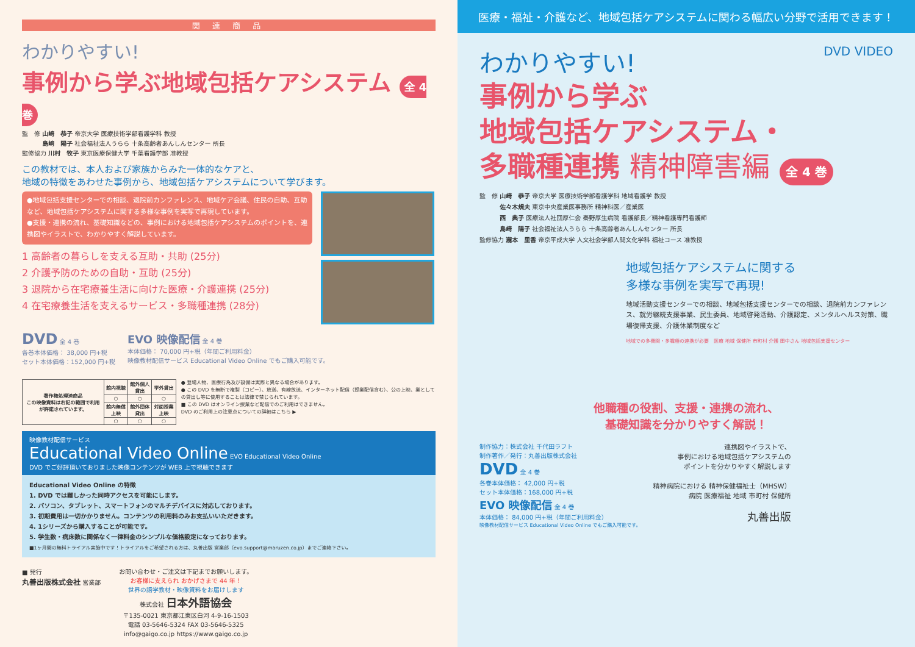関 連 商 品
わかりやすい!
事例から学ぶ地域包括ケアシステム 全 4 巻
監　修 山﨑　恭子 帝京大学 医療技術学部看護学科 教授
　　　 島﨑　陽子 社会福祉法人うらら 十条高齢者あんしんセンター 所長
監修協力 川村　牧子 東京医療保健大学 千葉看護学部 准教授
この教材では、本人および家族からみた一体的なケアと、
地域の特徴をあわせた事例から、地域包括ケアシステムについて学びます。
●地域包括支援センターでの相談、退院前カンファレンス、地域ケア会議、住民の自助、互助など、地域包括ケアシステムに関する多様な事例を実写で再現しています。
●支援・連携の流れ、基礎知識などの、事例における地域包括ケアシステムのポイントを、連携図やイラストで、わかりやすく解説しています。
1 高齢者の暮らしを支える互助・共助 (25分)
2 介護予防のための自助・互助 (25分)
3 退院から在宅療養生活に向けた医療・介護連携 (25分)
4 在宅療養生活を支えるサービス・多職種連携 (28分)
DVD 全 4 巻
各巻本体価格： 38,000 円+税
セット本体価格：152,000 円+税
EVO 映像配信 全 4 巻
本体価格： 70,000 円+税（年間ご利用料金）
映像教材配信サービス Educational Video Online でもご購入可能です。
| 著作権処理済商品 この映像資料は右記の範囲で利用が許諾されています。 | 館内視聴 | 館外個人貸出 | 学外貸出 |
| --- | --- | --- | --- |
| | ○ | ○ | ○ |
| | 館内無償上映 | 館外団体貸出 | 対面授業上映 |
| | ○ | ○ | ○ |
● 登場人物、医療行為及び設備は実際と異なる場合があります。
● この DVD を無断で複製（コピー）、放送、有線放送、インターネット配信（授業配信含む）、公の上映、業としての貸出し等に使用することは法律で禁じられています。
■ この DVD はオンライン授業など配信でのご利用はできません。
DVD のご利用上の注意点についての詳細はこちら ▶
映像教材配信サービス
Educational Video Online EVO Educational Video Online
DVD でご好評頂いておりました映像コンテンツが WEB 上で視聴できます
Educational Video Online の特徴
1. DVD では難しかった同時アクセスを可能にします。
2. パソコン、タブレット、スマートフォンのマルチデバイスに対応しております。
3. 初期費用は一切かかりません。コンテンツの利用料のみお支払いいただきます。
4. 1シリーズから購入することが可能です。
5. 学生数・病床数に関係なく一律料金のシンプルな価格設定になっております。
■1ヶ月間の無料トライアル実施中です！トライアルをご希望される方は、丸善出版 営業部（evo.support@maruzen.co.jp）までご連絡下さい。
■ 発行
丸善出版株式会社 営業部
お問い合わせ・ご注文は下記までお願いします。
お客様に支えられ おかげさまで 44 年！
世界の語学教材・映像資料をお届けします
株式会社 日本外語協会
〒135-0021 東京都江東区白河 4-9-16-1503
電話 03-5646-5324 FAX 03-5646-5325
info@gaigo.co.jp https://www.gaigo.co.jp
医療・福祉・介護など、地域包括ケアシステムに関わる幅広い分野で活用できます！
わかりやすい! DVD VIDEO
事例から学ぶ
地域包括ケアシステム・
多職種連携 精神障害編 全 4 巻
監　修 山﨑　恭子 帝京大学 医療技術学部看護学科 地域看護学 教授
　　　 佐々木規夫 東京中央産業医事務所 精神科医／産業医
　　　 西　典子 医療法人社団厚仁会 秦野厚生病院 看護部長／精神看護専門看護師
　　　 島﨑　陽子 社会福祉法人うらら 十条高齢者あんしんセンター 所長
監修協力 瀧本　里香 帝京平成大学 人文社会学部人間文化学科 福祉コース 准教授
地域包括ケアシステムに関する
多様な事例を実写で再現!
地域活動支援センターでの相談、地域包括支援センターでの相談、退院前カンファレンス、就労継続支援事業、民生委員、地域啓発活動、介護認定、メンタルヘルス対策、職場復帰支援、介護休業制度など
地域での多機関・多職種の連携が必要　医療 地域 保健所 市町村 介護 田中さん 地域包括支援センター
他職種の役割、支援・連携の流れ、
基礎知識を分かりやすく解説！
制作協力：株式会社 千代田ラフト
制作著作／発行：丸善出版株式会社
DVD 全 4 巻
各巻本体価格： 42,000 円+税
セット本体価格：168,000 円+税
EVO 映像配信 全 4 巻
本体価格： 84,000 円+税（年間ご利用料金）
映像教材配信サービス Educational Video Online でもご購入可能です。
連携図やイラストで、
事例における地域包括ケアシステムの
ポイントを分かりやすく解説します
精神病院における 精神保健福祉士（MHSW）
病院 医療福祉 地域 市町村 保健所
丸善出版